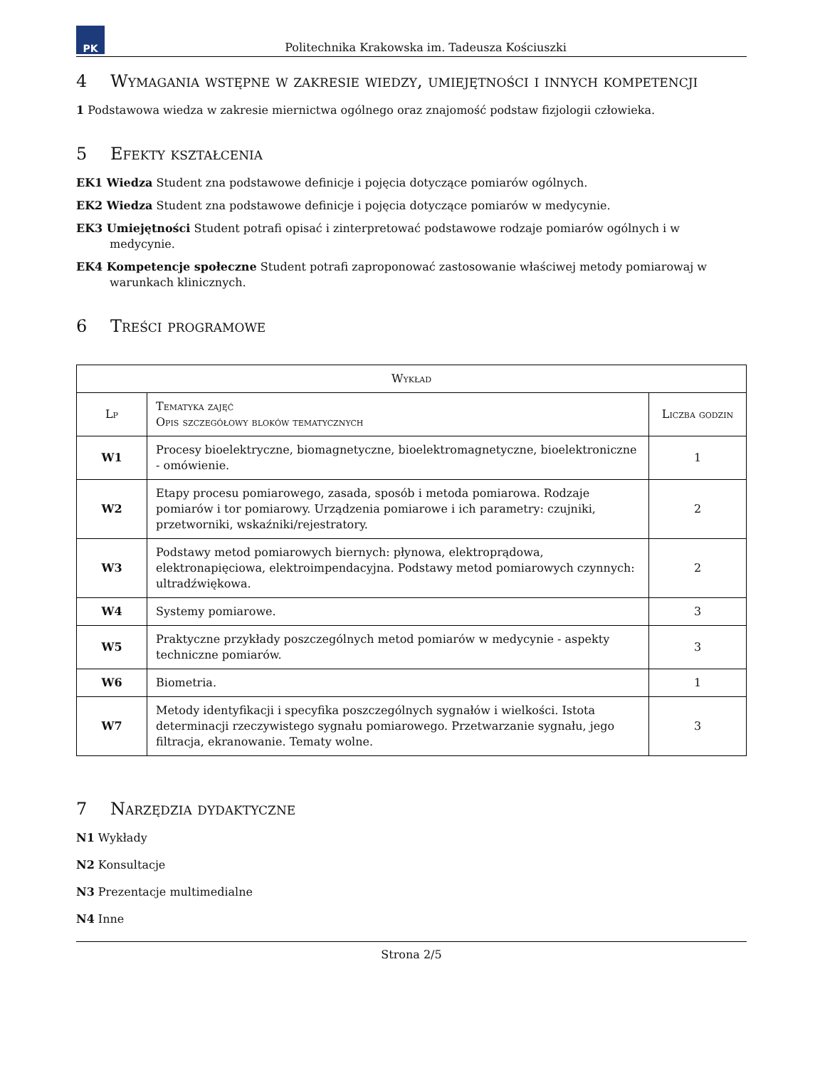PK
Politechnika Krakowska im. Tadeusza Kościuszki
4 Wymagania wstępne w zakresie wiedzy, umiejętności i innych kompetencji
1 Podstawowa wiedza w zakresie miernictwa ogólnego oraz znajomość podstaw fizjologii człowieka.
5 Efekty kształcenia
EK1 Wiedza Student zna podstawowe definicje i pojęcia dotyczące pomiarów ogólnych.
EK2 Wiedza Student zna podstawowe definicje i pojęcia dotyczące pomiarów w medycynie.
EK3 Umiejętności Student potrafi opisać i zinterpretować podstawowe rodzaje pomiarów ogólnych i w medycynie.
EK4 Kompetencje społeczne Student potrafi zaproponować zastosowanie właściwej metody pomiarowaj w warunkach klinicznych.
6 Treści programowe
| Wykład | | |
| --- | --- | --- |
| Lp | Tematyka zajęć Opis szczegółowy bloków tematycznych | Liczba godzin |
| W1 | Procesy bioelektryczne, biomagnetyczne, bioelektromagnetyczne, bioelektroniczne - omówienie. | 1 |
| W2 | Etapy procesu pomiarowego, zasada, sposób i metoda pomiarowa. Rodzaje pomiarów i tor pomiarowy. Urządzenia pomiarowe i ich parametry: czujniki, przetworniki, wskaźniki/rejestratory. | 2 |
| W3 | Podstawy metod pomiarowych biernych: płynowa, elektroprądowa, elektronapięciowa, elektroimpendacyjna. Podstawy metod pomiarowych czynnych: ultradźwiękowa. | 2 |
| W4 | Systemy pomiarowe. | 3 |
| W5 | Praktyczne przykłady poszczególnych metod pomiarów w medycynie - aspekty techniczne pomiarów. | 3 |
| W6 | Biometria. | 1 |
| W7 | Metody identyfikacji i specyfika poszczególnych sygnałów i wielkości. Istota determinacji rzeczywistego sygnału pomiarowego. Przetwarzanie sygnału, jego filtracja, ekranowanie. Tematy wolne. | 3 |
7 Narzędzia dydaktyczne
N1 Wykłady
N2 Konsultacje
N3 Prezentacje multimedialne
N4 Inne
Strona 2/5